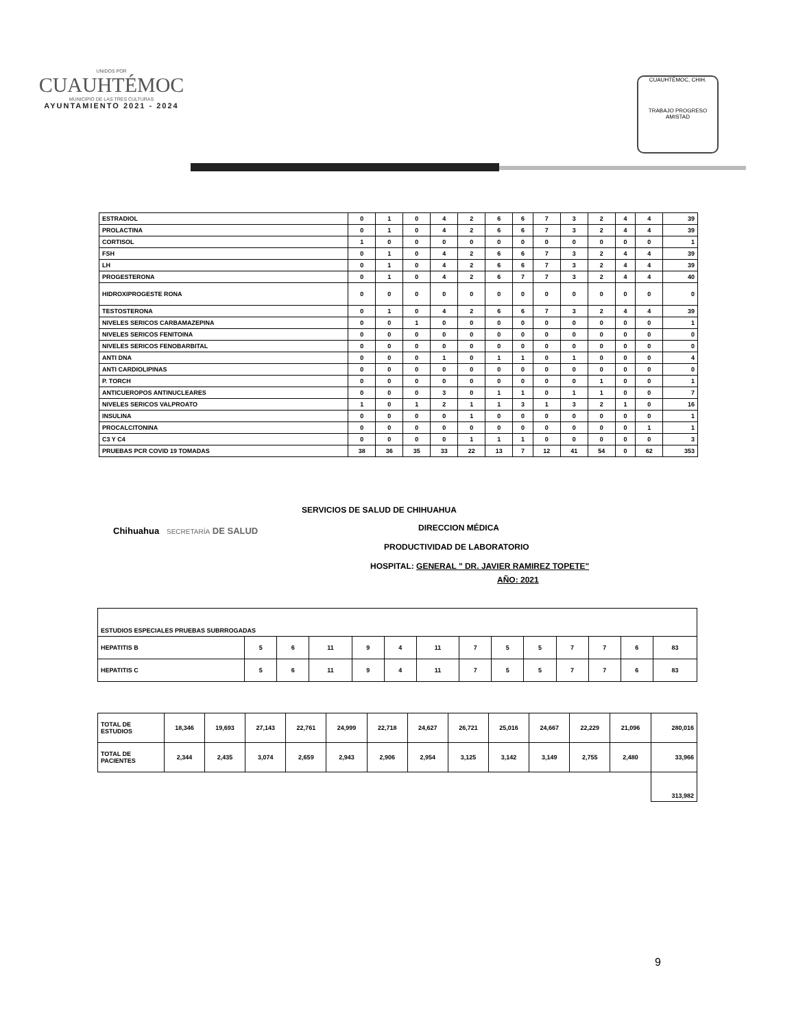UNIDOS POR
CUAUHTÉMOC
MUNICIPIO DE LAS TRES CULTURAS
AYUNTAMIENTO 2021 - 2024
CUAUHTÉMOC, CHIH.
TRABAJO PROGRESO AMISTAD
| ESTRADIOL | 0 | 1 | 0 | 4 | 2 | 6 | 6 | 7 | 3 | 2 | 4 | 4 | 39 |
| PROLACTINA | 0 | 1 | 0 | 4 | 2 | 6 | 6 | 7 | 3 | 2 | 4 | 4 | 39 |
| CORTISOL | 1 | 0 | 0 | 0 | 0 | 0 | 0 | 0 | 0 | 0 | 0 | 0 | 1 |
| FSH | 0 | 1 | 0 | 4 | 2 | 6 | 6 | 7 | 3 | 2 | 4 | 4 | 39 |
| LH | 0 | 1 | 0 | 4 | 2 | 6 | 6 | 7 | 3 | 2 | 4 | 4 | 39 |
| PROGESTERONA | 0 | 1 | 0 | 4 | 2 | 6 | 7 | 7 | 3 | 2 | 4 | 4 | 40 |
| HIDROXIPROGESTE RONA | 0 | 0 | 0 | 0 | 0 | 0 | 0 | 0 | 0 | 0 | 0 | 0 | 0 |
| TESTOSTERONA | 0 | 1 | 0 | 4 | 2 | 6 | 6 | 7 | 3 | 2 | 4 | 4 | 39 |
| NIVELES SERICOS CARBAMAZEPINA | 0 | 0 | 1 | 0 | 0 | 0 | 0 | 0 | 0 | 0 | 0 | 0 | 1 |
| NIVELES SERICOS FENITOINA | 0 | 0 | 0 | 0 | 0 | 0 | 0 | 0 | 0 | 0 | 0 | 0 | 0 |
| NIVELES SERICOS FENOBARBITAL | 0 | 0 | 0 | 0 | 0 | 0 | 0 | 0 | 0 | 0 | 0 | 0 | 0 |
| ANTI DNA | 0 | 0 | 0 | 1 | 0 | 1 | 1 | 0 | 1 | 0 | 0 | 0 | 4 |
| ANTI CARDIOLIPINAS | 0 | 0 | 0 | 0 | 0 | 0 | 0 | 0 | 0 | 0 | 0 | 0 | 0 |
| P. TORCH | 0 | 0 | 0 | 0 | 0 | 0 | 0 | 0 | 0 | 1 | 0 | 0 | 1 |
| ANTICUEROPOS ANTINUCLEARES | 0 | 0 | 0 | 3 | 0 | 1 | 1 | 0 | 1 | 1 | 0 | 0 | 7 |
| NIVELES SERICOS VALPROATO | 1 | 0 | 1 | 2 | 1 | 1 | 3 | 1 | 3 | 2 | 1 | 0 | 16 |
| INSULINA | 0 | 0 | 0 | 0 | 1 | 0 | 0 | 0 | 0 | 0 | 0 | 0 | 1 |
| PROCALCITONINA | 0 | 0 | 0 | 0 | 0 | 0 | 0 | 0 | 0 | 0 | 0 | 1 | 1 |
| C3 Y C4 | 0 | 0 | 0 | 0 | 1 | 1 | 1 | 0 | 0 | 0 | 0 | 0 | 3 |
| PRUEBAS PCR COVID 19 TOMADAS | 38 | 36 | 35 | 33 | 22 | 13 | 7 | 12 | 41 | 54 | 0 | 62 | 353 |
Chihuahua SECRETARÍA DE SALUD
SERVICIOS DE SALUD DE CHIHUAHUA
DIRECCION MÉDICA
PRODUCTIVIDAD DE LABORATORIO
HOSPITAL: GENERAL " DR. JAVIER RAMIREZ TOPETE"
AÑO: 2021
| ESTUDIOS ESPECIALES PRUEBAS SUBRROGADAS | | | | | | | | | | | | | |
| HEPATITIS B | 5 | 6 | 11 | 9 | 4 | 11 | 7 | 5 | 5 | 7 | 7 | 6 | 83 |
| HEPATITIS C | 5 | 6 | 11 | 9 | 4 | 11 | 7 | 5 | 5 | 7 | 7 | 6 | 83 |
| TOTAL DE ESTUDIOS | 18,346 | 19,693 | 27,143 | 22,761 | 24,999 | 22,718 | 24,627 | 26,721 | 25,016 | 24,667 | 22,229 | 21,096 | 280,016 |
| TOTAL DE PACIENTES | 2,344 | 2,435 | 3,074 | 2,659 | 2,943 | 2,906 | 2,954 | 3,125 | 3,142 | 3,149 | 2,755 | 2,480 | 33,966 |
| | | | | | | | | | | | | | 313,982 |
9